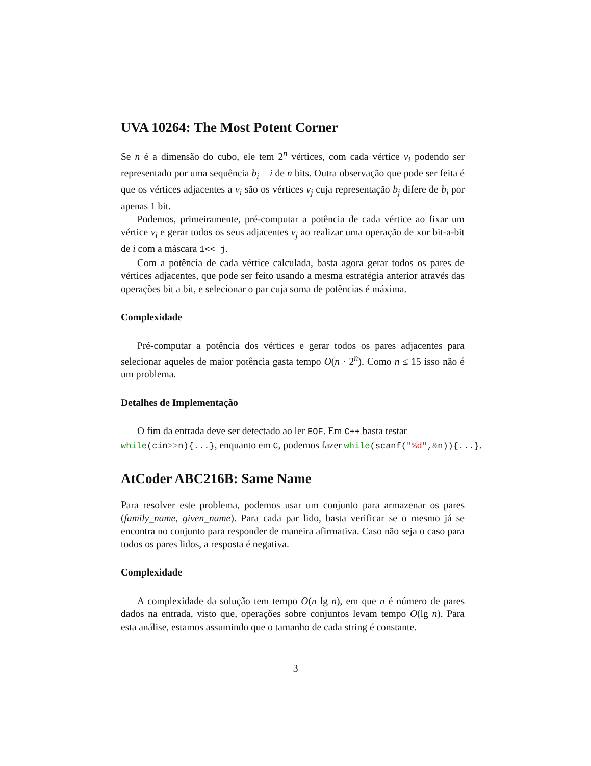UVA 10264: The Most Potent Corner
Se n é a dimensão do cubo, ele tem 2<sup>n</sup> vértices, com cada vértice v<sub>i</sub> podendo ser representado por uma sequência b<sub>i</sub> = i de n bits. Outra observação que pode ser feita é que os vértices adjacentes a v<sub>i</sub> são os vértices v<sub>j</sub> cuja representação b<sub>j</sub> difere de b<sub>i</sub> por apenas 1 bit.
Podemos, primeiramente, pré-computar a potência de cada vértice ao fixar um vértice v<sub>i</sub> e gerar todos os seus adjacentes v<sub>j</sub> ao realizar uma operação de xor bit-a-bit de i com a máscara 1<< j.
Com a potência de cada vértice calculada, basta agora gerar todos os pares de vértices adjacentes, que pode ser feito usando a mesma estratégia anterior através das operações bit a bit, e selecionar o par cuja soma de potências é máxima.
Complexidade
Pré-computar a potência dos vértices e gerar todos os pares adjacentes para selecionar aqueles de maior potência gasta tempo O(n · 2<sup>n</sup>). Como n ≤ 15 isso não é um problema.
Detalhes de Implementação
O fim da entrada deve ser detectado ao ler EOF. Em C++ basta testar
while(cin>>n){...}, enquanto em C, podemos fazer while(scanf("%d",&n)){...}.
AtCoder ABC216B: Same Name
Para resolver este problema, podemos usar um conjunto para armazenar os pares (family_name, given_name). Para cada par lido, basta verificar se o mesmo já se encontra no conjunto para responder de maneira afirmativa. Caso não seja o caso para todos os pares lidos, a resposta é negativa.
Complexidade
A complexidade da solução tem tempo O(n lg n), em que n é número de pares dados na entrada, visto que, operações sobre conjuntos levam tempo O(lg n). Para esta análise, estamos assumindo que o tamanho de cada string é constante.
3